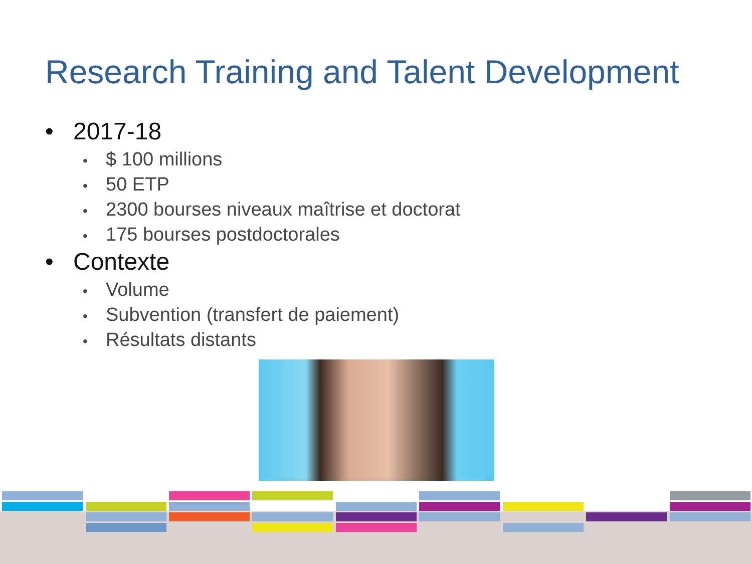Research Training and Talent Development
• 2017-18
• $ 100 millions
• 50 ETP
• 2300 bourses niveaux maîtrise et doctorat
• 175 bourses postdoctorales
• Contexte
• Volume
• Subvention (transfert de paiement)
• Résultats distants